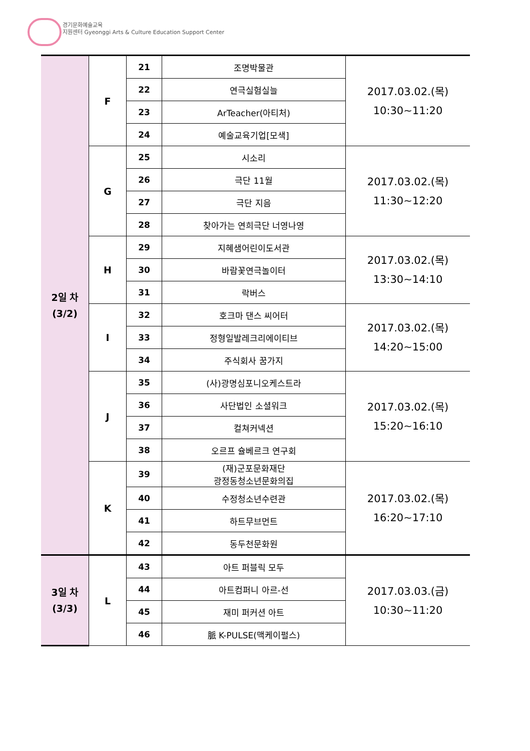경기문화예술교육
지원센터 Gyeonggi Arts & Culture Education Support Center
| 2일 차 (3/2) | F | 21 | 조명박물관 | 2017.03.02.(목) 10:30~11:20 |
| | | 22 | 연극실험실늘 | |
| | | 23 | ArTeacher(아티처) | |
| | | 24 | 예술교육기업[모색] | |
| | G | 25 | 시소리 | 2017.03.02.(목) 11:30~12:20 |
| | | 26 | 극단 11월 | |
| | | 27 | 극단 지음 | |
| | | 28 | 찾아가는 연희극단 너영나영 | |
| | H | 29 | 지혜샘어린이도서관 | 2017.03.02.(목) 13:30~14:10 |
| | | 30 | 바람꽃연극놀이터 | |
| | | 31 | 락버스 | |
| | I | 32 | 호크마 댄스 씨어터 | 2017.03.02.(목) 14:20~15:00 |
| | | 33 | 정형일발레크리에이티브 | |
| | | 34 | 주식회사 꿈가지 | |
| | J | 35 | (사)광명심포니오케스트라 | 2017.03.02.(목) 15:20~16:10 |
| | | 36 | 사단법인 소셜워크 | |
| | | 37 | 컬쳐커넥션 | |
| | | 38 | 오르프 슐베르크 연구회 | |
| | K | 39 | (재)군포문화재단 광정동청소년문화의집 | 2017.03.02.(목) 16:20~17:10 |
| | | 40 | 수정청소년수련관 | |
| | | 41 | 하트무브먼트 | |
| | | 42 | 동두천문화원 | |
| 3일 차 (3/3) | L | 43 | 아트 퍼블릭 모두 | 2017.03.03.(금) 10:30~11:20 |
| | | 44 | 아트컴퍼니 아르-선 | |
| | | 45 | 재미 퍼커션 아트 | |
| | | 46 | 脈 K-PULSE(맥케이펄스) | |